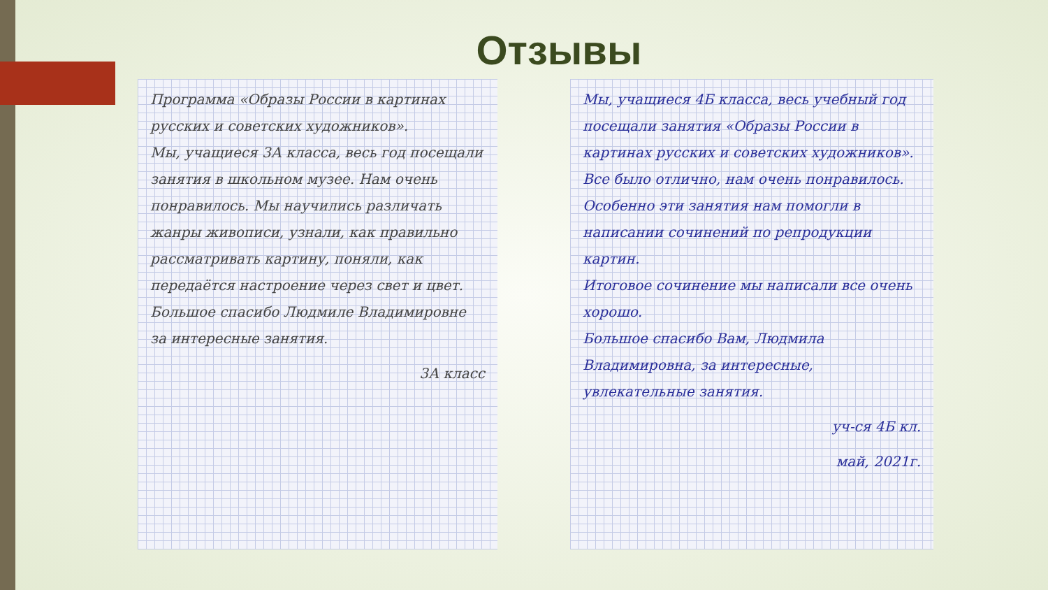Отзывы
Программа «Образы России в картинах русских и советских художников».
Мы, учащиеся 3А класса, весь год посещали занятия в школьном музее. Нам очень понравилось. Мы научились различать жанры живописи, узнали, как правильно рассматривать картину, поняли, как передаётся настроение через свет и цвет.
Большое спасибо Людмиле Владимировне за интересные занятия.
3А класс
Мы, учащиеся 4Б класса, весь учебный год посещали занятия «Образы России в картинах русских и советских художников». Все было отлично, нам очень понравилось. Особенно эти занятия нам помогли в написании сочинений по репродукции картин.
Итоговое сочинение мы написали все очень хорошо.
Большое спасибо Вам, Людмила Владимировна, за интересные, увлекательные занятия.
уч-ся 4Б кл.
май, 2021г.